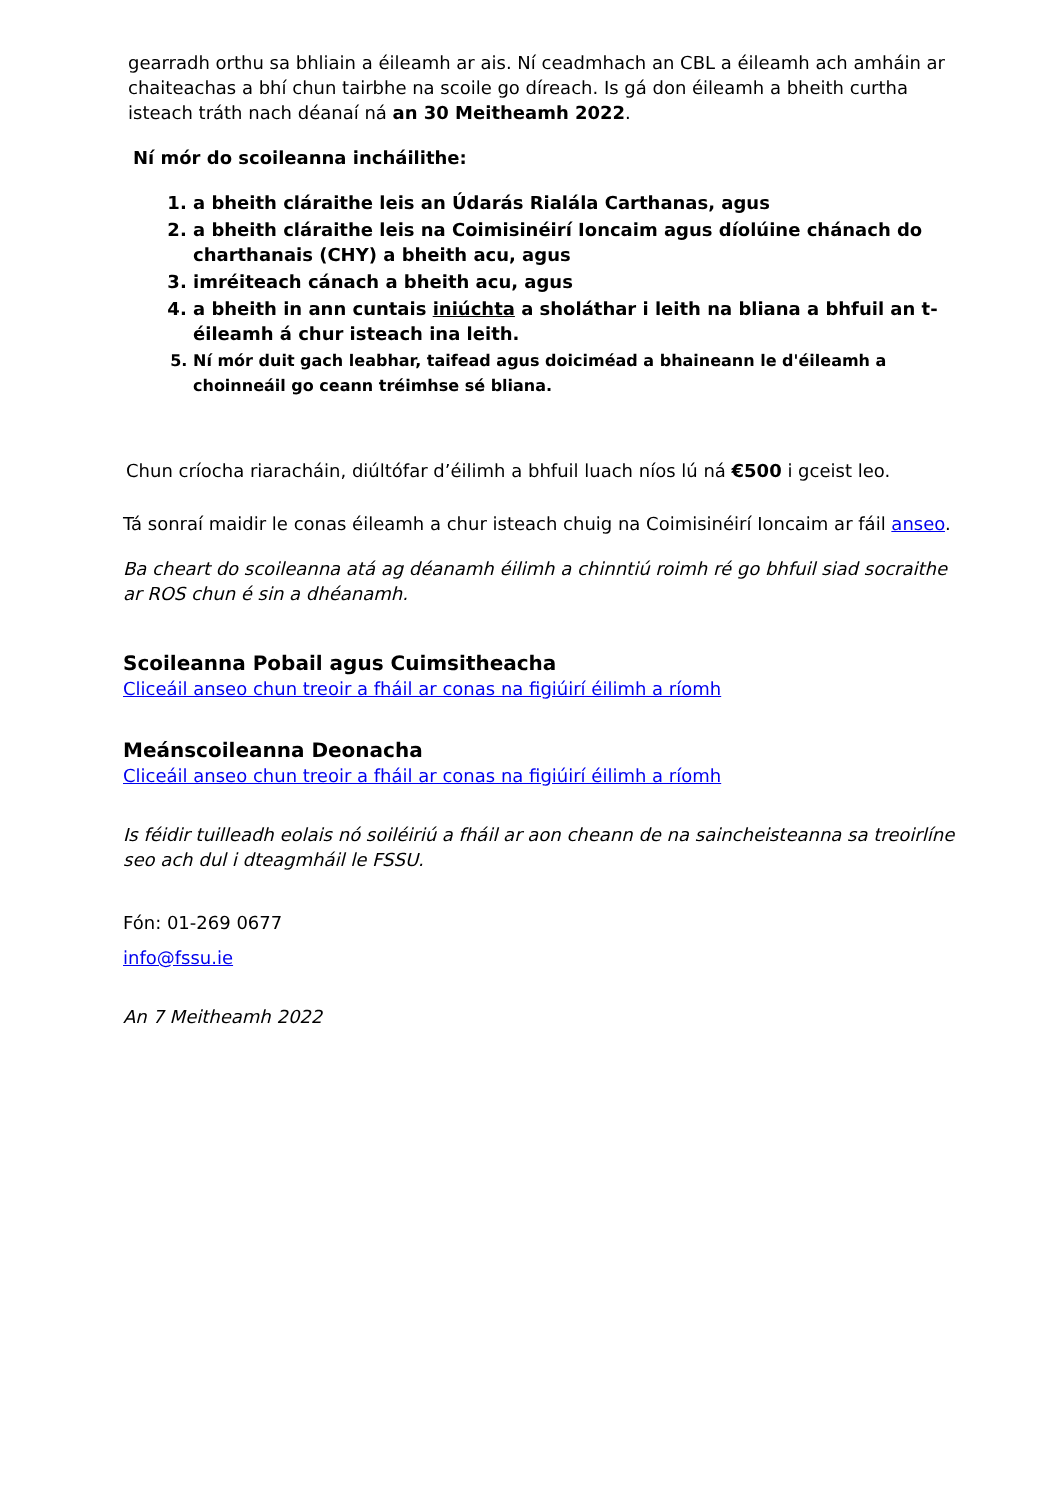gearradh orthu sa bhliain a éileamh ar ais. Ní ceadmhach an CBL a éileamh ach amháin ar chaiteachas a bhí chun tairbhe na scoile go díreach. Is gá don éileamh a bheith curtha isteach tráth nach déanaí ná an 30 Meitheamh 2022.
Ní mór do scoileanna incháilithe:
1. a bheith cláraithe leis an Údarás Rialála Carthanas, agus
2. a bheith cláraithe leis na Coimisinéirí Ioncaim agus díolúine chánach do charthanais (CHY) a bheith acu, agus
3. imréiteach cánach a bheith acu, agus
4. a bheith in ann cuntais iniúchta a sholáthar i leith na bliana a bhfuil an t-éileamh á chur isteach ina leith.
5. Ní mór duit gach leabhar, taifead agus doiciméad a bhaineann le d'éileamh a choinneáil go ceann tréimhse sé bliana.
Chun críocha riaracháin, diúltófar d’éilimh a bhfuil luach níos lú ná €500 i gceist leo.
Tá sonraí maidir le conas éileamh a chur isteach chuig na Coimisinéirí Ioncaim ar fáil anseo.
Ba cheart do scoileanna atá ag déanamh éilimh a chinntiú roimh ré go bhfuil siad socraithe ar ROS chun é sin a dhéanamh.
Scoileanna Pobail agus Cuimsitheacha
Cliceáil anseo chun treoir a fháil ar conas na figiúirí éilimh a ríomh
Meánscoileanna Deonacha
Cliceáil anseo chun treoir a fháil ar conas na figiúirí éilimh a ríomh
Is féidir tuilleadh eolais nó soiléiriú a fháil ar aon cheann de na saincheisteanna sa treoirlíne seo ach dul i dteagmháil le FSSU.
Fón: 01-269 0677
info@fssu.ie
An 7 Meitheamh 2022